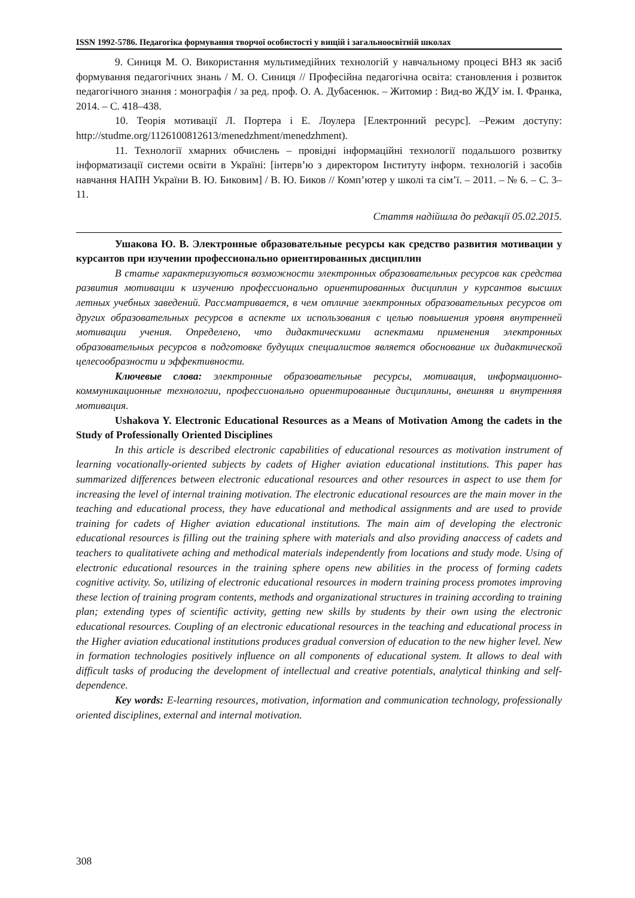ISSN 1992-5786. Педагогіка формування творчої особистості у вищій і загальноосвітній школах
9. Синиця М. О. Використання мультимедійних технологій у навчальному процесі ВНЗ як засіб формування педагогічних знань / М. О. Синиця // Професійна педагогічна освіта: становлення і розвиток педагогічного знання : монографія / за ред. проф. О. А. Дубасенюк. – Житомир : Вид-во ЖДУ ім. І. Франка, 2014. – С. 418–438.
10. Теорія мотивації Л. Портера і Е. Лоулера [Електронний ресурс]. –Режим доступу: http://studme.org/1126100812613/menedzhment/menedzhment).
11. Технології хмарних обчислень – провідні інформаційні технології подальшого розвитку інформатизації системи освіти в Україні: [інтерв’ю з директором Інституту інформ. технологій і засобів навчання НАПН України В. Ю. Биковим] / В. Ю. Биков // Комп’ютер у школі та сім’ї. – 2011. – № 6. – С. 3–11.
Стаття надійшла до редакції 05.02.2015.
Ушакова Ю. В. Электронные образовательные ресурсы как средство развития мотивации у курсантов при изучении профессионально ориентированных дисциплин
В статье характеризуються возможности электронных образовательных ресурсов как средства развития мотивации к изучению профессионально ориентированных дисциплин у курсантов высших летных учебных заведений. Рассматривается, в чем отличие электронных образовательных ресурсов от других образовательных ресурсов в аспекте их использования с целью повышения уровня внутренней мотивации учения. Определено, что дидактическими аспектами применения электронных образовательных ресурсов в подготовке будущих специалистов является обоснование их дидактической целесообразности и эффективности.
Ключевые слова: электронные образовательные ресурсы, мотивация, информационно-коммуникационные технологии, профессионально ориентированные дисциплины, внешняя и внутренняя мотивация.
Ushakova Y. Electronic Educational Resources as a Means of Motivation Among the cadets in the Study of Professionally Oriented Disciplines
In this article is described electronic capabilities of educational resources as motivation instrument of learning vocationally-oriented subjects by cadets of Higher aviation educational institutions. This paper has summarized differences between electronic educational resources and other resources in aspect to use them for increasing the level of internal training motivation. The electronic educational resources are the main mover in the teaching and educational process, they have educational and methodical assignments and are used to provide training for cadets of Higher aviation educational institutions. The main aim of developing the electronic educational resources is filling out the training sphere with materials and also providing anaccess of cadets and teachers to qualitativete aching and methodical materials independently from locations and study mode. Using of electronic educational resources in the training sphere opens new abilities in the process of forming cadets cognitive activity. So, utilizing of electronic educational resources in modern training process promotes improving these lection of training program contents, methods and organizational structures in training according to training plan; extending types of scientific activity, getting new skills by students by their own using the electronic educational resources. Coupling of an electronic educational resources in the teaching and educational process in the Higher aviation educational institutions produces gradual conversion of education to the new higher level. New in formation technologies positively influence on all components of educational system. It allows to deal with difficult tasks of producing the development of intellectual and creative potentials, analytical thinking and self-dependence.
Key words: E-learning resources, motivation, information and communication technology, professionally oriented disciplines, external and internal motivation.
308